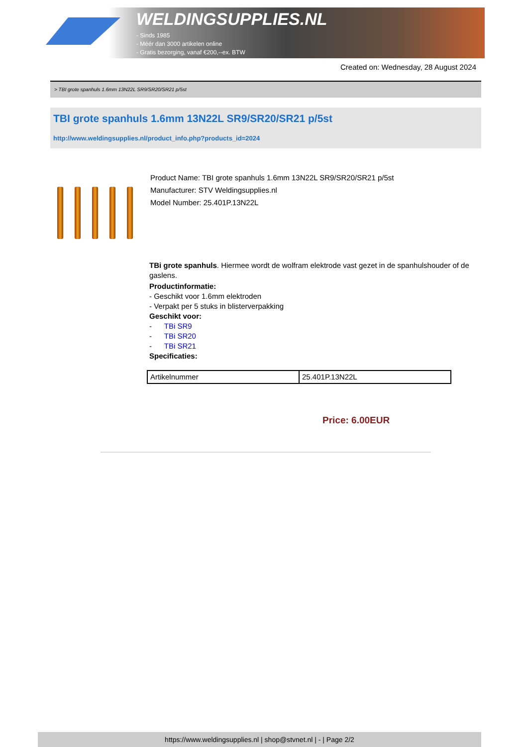WELDINGSUPPLIES.NL
- Sinds 1985
- Méér dan 3000 artikelen online
- Gratis bezorging, vanaf €200,--ex. BTW
Created on: Wednesday, 28 August 2024
> TBI grote spanhuls 1.6mm 13N22L SR9/SR20/SR21 p/5st
TBI grote spanhuls 1.6mm 13N22L SR9/SR20/SR21 p/5st
http://www.weldingsupplies.nl/product_info.php?products_id=2024
Product Name: TBI grote spanhuls 1.6mm 13N22L SR9/SR20/SR21 p/5st
Manufacturer: STV Weldingsupplies.nl
Model Number: 25.401P.13N22L
TBi grote spanhuls. Hiermee wordt de wolfram elektrode vast gezet in de spanhulshouder of de gaslens.
Productinformatie:
- Geschikt voor 1.6mm elektroden
- Verpakt per 5 stuks in blisterverpakking
Geschikt voor:
- TBi SR9
- TBi SR20
- TBi SR21
Specificaties:
| Artikelnummer | 25.401P.13N22L |
Price: 6.00EUR
https://www.weldingsupplies.nl | shop@stvnet.nl | - | Page 2/2